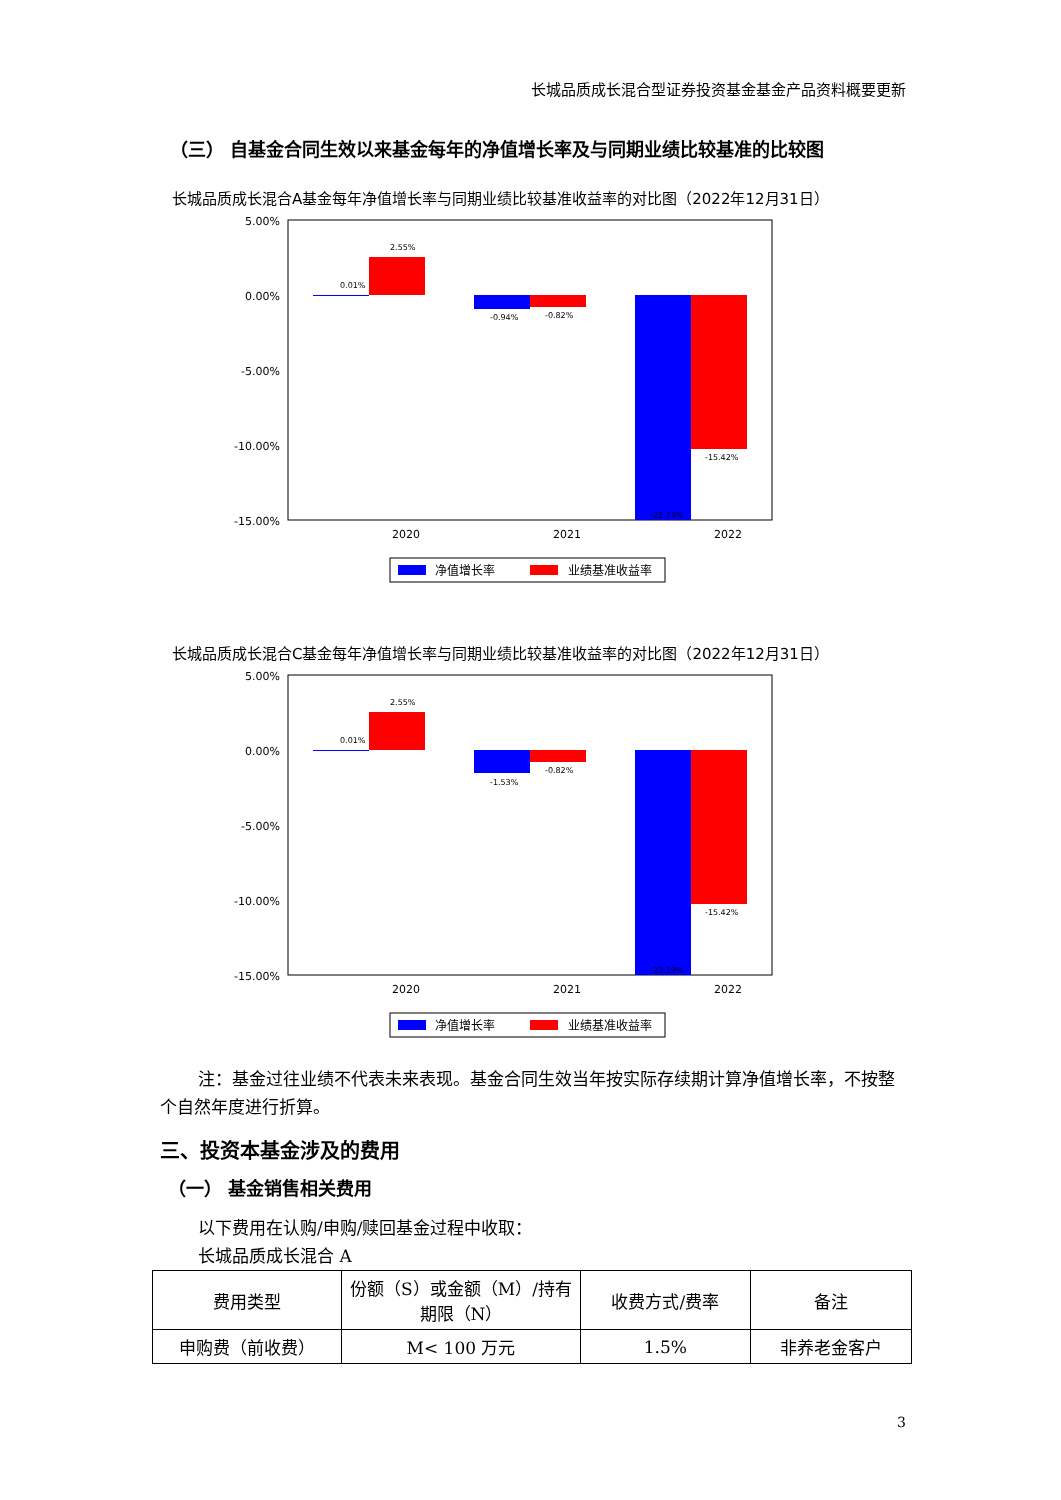长城品质成长混合型证券投资基金基金产品资料概要更新
（三） 自基金合同生效以来基金每年的净值增长率及与同期业绩比较基准的比较图
长城品质成长混合A基金每年净值增长率与同期业绩比较基准收益率的对比图（2022年12月31日）
5.00%
0.00%
-5.00%
-10.00%
-15.00%
x
0.01%
2.55%
-0.94%
-0.82%
-15.42%
-22.73%
2020
2021
2022
净值增长率
业绩基准收益率
长城品质成长混合C基金每年净值增长率与同期业绩比较基准收益率的对比图（2022年12月31日）
5.00%
0.00%
-5.00%
-10.00%
-15.00%
0.01%
2.55%
-1.53%
-0.82%
-15.42%
-23.19%
2020
2021
2022
净值增长率
业绩基准收益率
注：基金过往业绩不代表未来表现。基金合同生效当年按实际存续期计算净值增长率，不按整个自然年度进行折算。
三、投资本基金涉及的费用
（一） 基金销售相关费用
以下费用在认购/申购/赎回基金过程中收取：
长城品质成长混合 A
| 费用类型 | 份额（S）或金额（M）/持有期限（N） | 收费方式/费率 | 备注 |
| 申购费（前收费） | M< 100 万元 | 1.5% | 非养老金客户 |
3